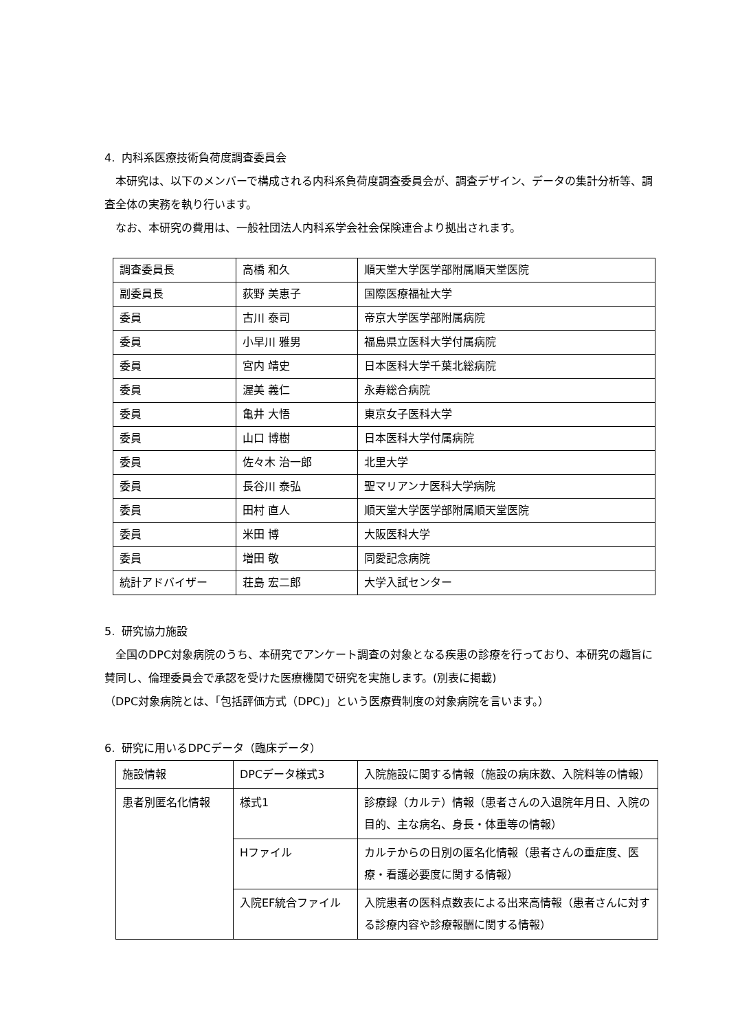4. 内科系医療技術負荷度調査委員会
本研究は、以下のメンバーで構成される内科系負荷度調査委員会が、調査デザイン、データの集計分析等、調査全体の実務を執り行います。
なお、本研究の費用は、一般社団法人内科系学会社会保険連合より拠出されます。
| 調査委員長 | 高橋 和久 | 順天堂大学医学部附属順天堂医院 |
| 副委員長 | 荻野 美恵子 | 国際医療福祉大学 |
| 委員 | 古川 泰司 | 帝京大学医学部附属病院 |
| 委員 | 小早川 雅男 | 福島県立医科大学付属病院 |
| 委員 | 宮内 靖史 | 日本医科大学千葉北総病院 |
| 委員 | 渥美 義仁 | 永寿総合病院 |
| 委員 | 亀井 大悟 | 東京女子医科大学 |
| 委員 | 山口 博樹 | 日本医科大学付属病院 |
| 委員 | 佐々木 治一郎 | 北里大学 |
| 委員 | 長谷川 泰弘 | 聖マリアンナ医科大学病院 |
| 委員 | 田村 直人 | 順天堂大学医学部附属順天堂医院 |
| 委員 | 米田 博 | 大阪医科大学 |
| 委員 | 増田 敬 | 同愛記念病院 |
| 統計アドバイザー | 荘島 宏二郎 | 大学入試センター |
5. 研究協力施設
全国のDPC対象病院のうち、本研究でアンケート調査の対象となる疾患の診療を行っており、本研究の趣旨に賛同し、倫理委員会で承認を受けた医療機関で研究を実施します。(別表に掲載)
（DPC対象病院とは、「包括評価方式（DPC)」という医療費制度の対象病院を言います。）
6. 研究に用いるDPCデータ（臨床データ）
| 施設情報 | DPCデータ様式3 | 入院施設に関する情報（施設の病床数、入院料等の情報） |
| 患者別匿名化情報 | 様式1 | 診療録（カルテ）情報（患者さんの入退院年月日、入院の目的、主な病名、身長・体重等の情報） |
| | Hファイル | カルテからの日別の匿名化情報（患者さんの重症度、医療・看護必要度に関する情報） |
| | 入院EF統合ファイル | 入院患者の医科点数表による出来高情報（患者さんに対する診療内容や診療報酬に関する情報） |